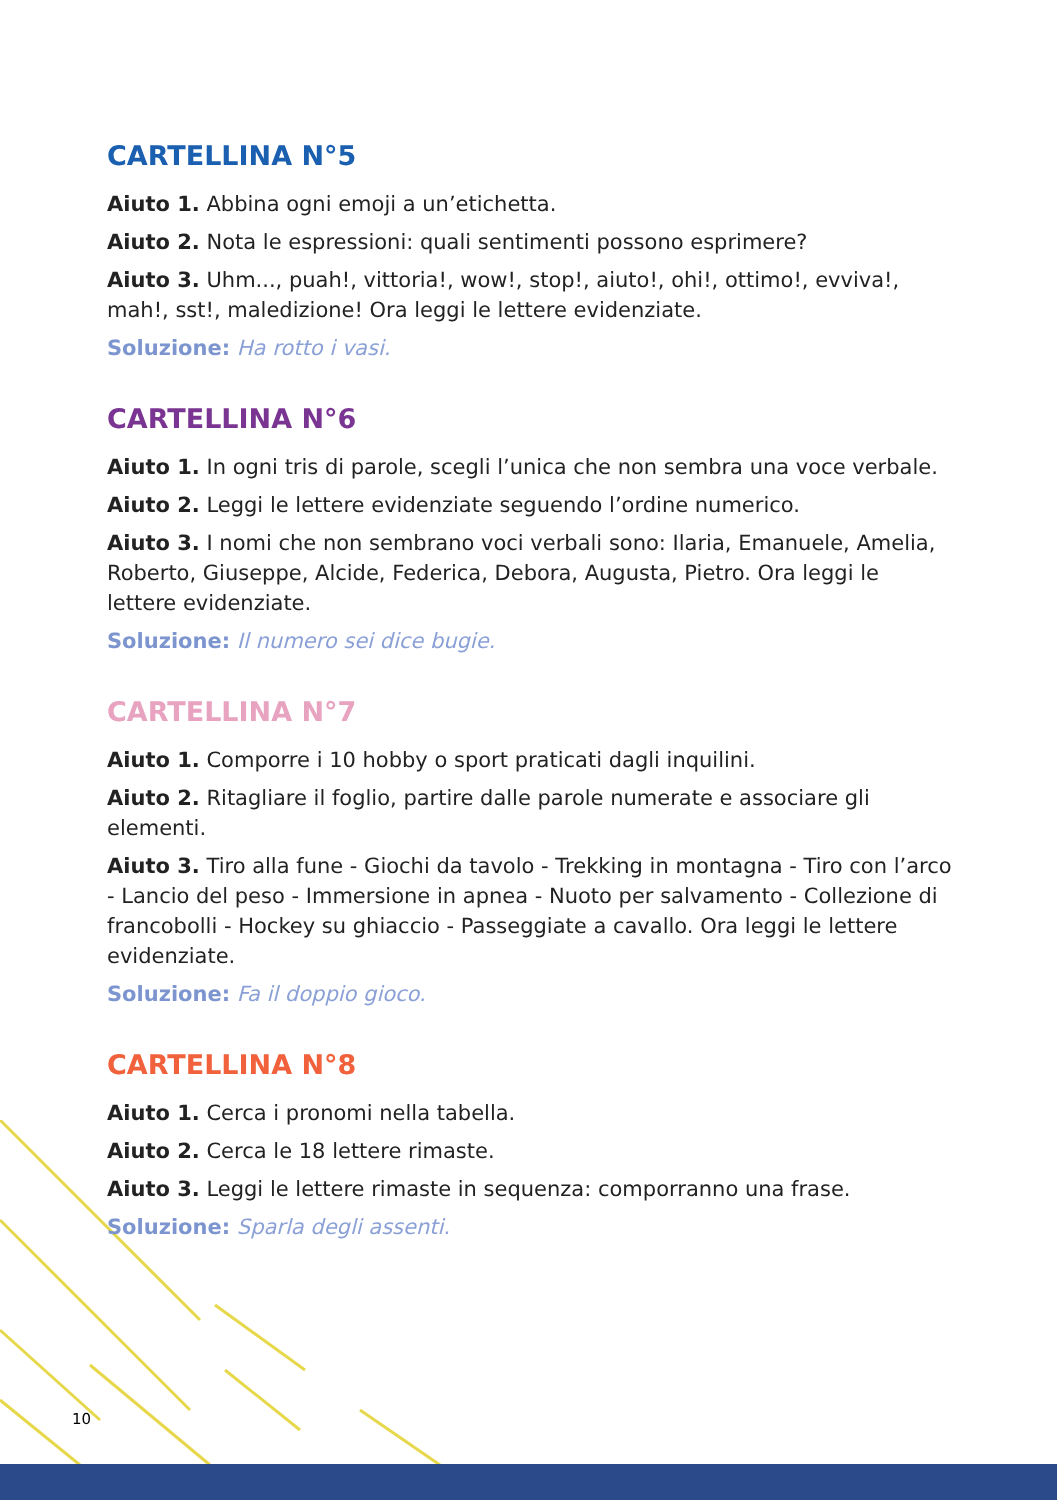CARTELLINA N°5
Aiuto 1. Abbina ogni emoji a un’etichetta.
Aiuto 2. Nota le espressioni: quali sentimenti possono esprimere?
Aiuto 3. Uhm..., puah!, vittoria!, wow!, stop!, aiuto!, ohi!, ottimo!, evviva!, mah!, sst!, maledizione! Ora leggi le lettere evidenziate.
Soluzione: Ha rotto i vasi.
CARTELLINA N°6
Aiuto 1. In ogni tris di parole, scegli l’unica che non sembra una voce verbale.
Aiuto 2. Leggi le lettere evidenziate seguendo l’ordine numerico.
Aiuto 3. I nomi che non sembrano voci verbali sono: Ilaria, Emanuele, Amelia, Roberto, Giuseppe, Alcide, Federica, Debora, Augusta, Pietro. Ora leggi le lettere evidenziate.
Soluzione: Il numero sei dice bugie.
CARTELLINA N°7
Aiuto 1. Comporre i 10 hobby o sport praticati dagli inquilini.
Aiuto 2. Ritagliare il foglio, partire dalle parole numerate e associare gli elementi.
Aiuto 3. Tiro alla fune - Giochi da tavolo - Trekking in montagna - Tiro con l’arco - Lancio del peso - Immersione in apnea - Nuoto per salvamento - Collezione di francobolli - Hockey su ghiaccio - Passeggiate a cavallo. Ora leggi le lettere evidenziate.
Soluzione: Fa il doppio gioco.
CARTELLINA N°8
Aiuto 1. Cerca i pronomi nella tabella.
Aiuto 2. Cerca le 18 lettere rimaste.
Aiuto 3. Leggi le lettere rimaste in sequenza: comporranno una frase.
Soluzione: Sparla degli assenti.
10